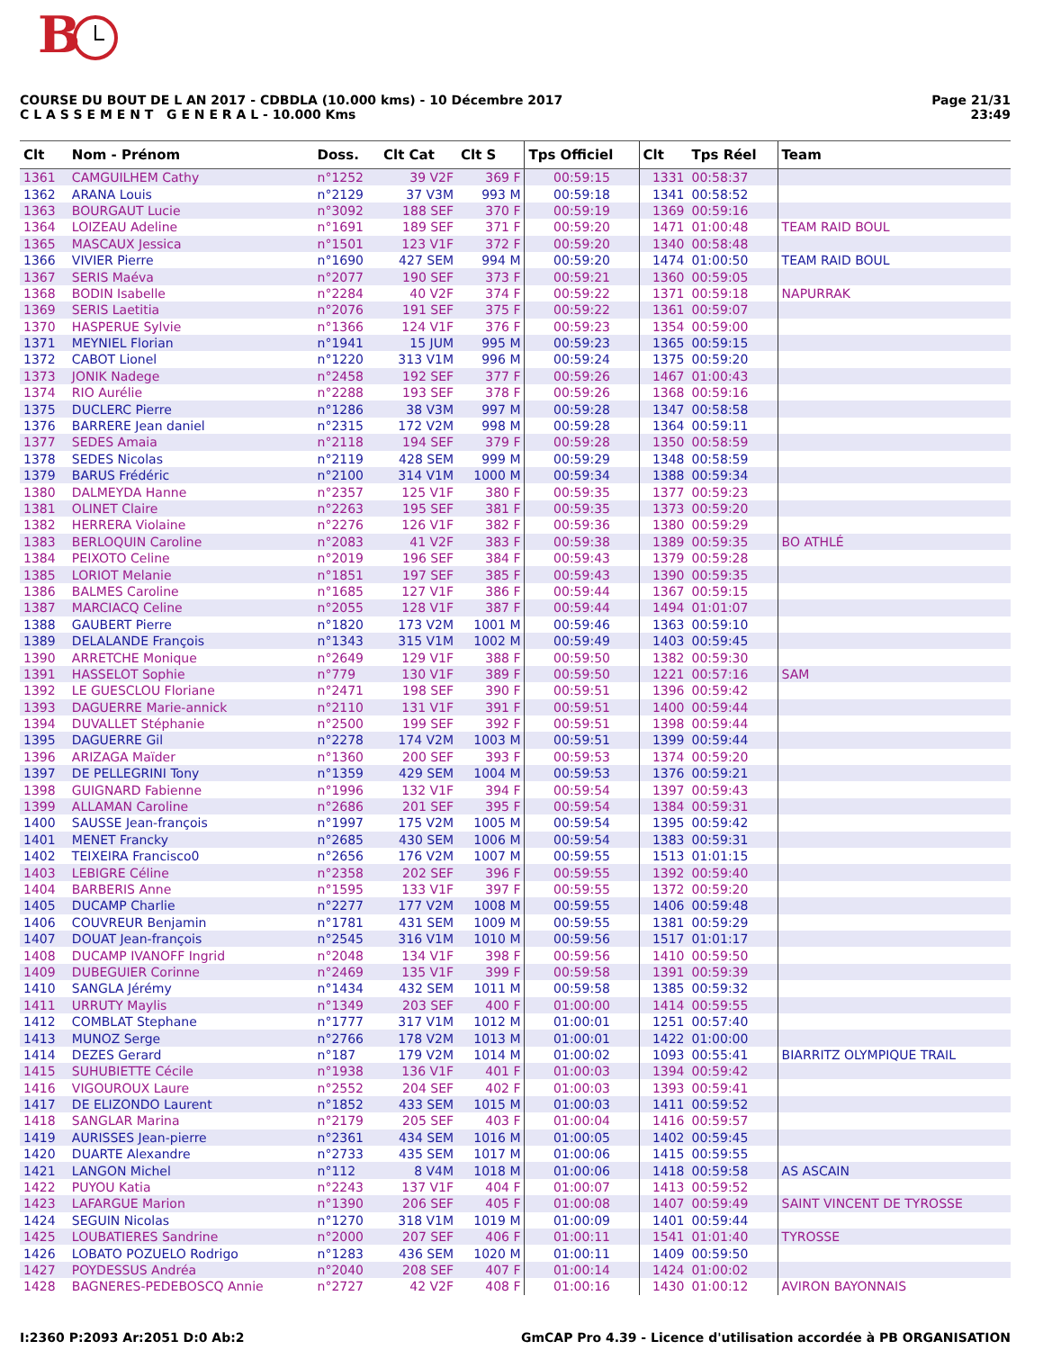B
COURSE DU BOUT DE L AN 2017 - CDBDLA (10.000 kms) - 10 Décembre 2017
C L A S S E M E N T G E N E R A L - 10.000 Kms
Page 21/31
23:49
| Clt | Nom - Prénom | Doss. | Clt Cat | Clt S | Tps Officiel | Clt | Tps Réel | Team |
| --- | --- | --- | --- | --- | --- | --- | --- | --- |
| 1361 | CAMGUILHEM Cathy | n°1252 | 39 V2F | 369 F | 00:59:15 | 1331 | 00:58:37 | |
| 1362 | ARANA Louis | n°2129 | 37 V3M | 993 M | 00:59:18 | 1341 | 00:58:52 | |
| 1363 | BOURGAUT Lucie | n°3092 | 188 SEF | 370 F | 00:59:19 | 1369 | 00:59:16 | |
| 1364 | LOIZEAU Adeline | n°1691 | 189 SEF | 371 F | 00:59:20 | 1471 | 01:00:48 | TEAM RAID BOUL |
| 1365 | MASCAUX Jessica | n°1501 | 123 V1F | 372 F | 00:59:20 | 1340 | 00:58:48 | |
| 1366 | VIVIER Pierre | n°1690 | 427 SEM | 994 M | 00:59:20 | 1474 | 01:00:50 | TEAM RAID BOUL |
| 1367 | SERIS Maéva | n°2077 | 190 SEF | 373 F | 00:59:21 | 1360 | 00:59:05 | |
| 1368 | BODIN Isabelle | n°2284 | 40 V2F | 374 F | 00:59:22 | 1371 | 00:59:18 | NAPURRAK |
| 1369 | SERIS Laetitia | n°2076 | 191 SEF | 375 F | 00:59:22 | 1361 | 00:59:07 | |
| 1370 | HASPERUE Sylvie | n°1366 | 124 V1F | 376 F | 00:59:23 | 1354 | 00:59:00 | |
| 1371 | MEYNIEL Florian | n°1941 | 15 JUM | 995 M | 00:59:23 | 1365 | 00:59:15 | |
| 1372 | CABOT Lionel | n°1220 | 313 V1M | 996 M | 00:59:24 | 1375 | 00:59:20 | |
| 1373 | JONIK Nadege | n°2458 | 192 SEF | 377 F | 00:59:26 | 1467 | 01:00:43 | |
| 1374 | RIO Aurélie | n°2288 | 193 SEF | 378 F | 00:59:26 | 1368 | 00:59:16 | |
| 1375 | DUCLERC Pierre | n°1286 | 38 V3M | 997 M | 00:59:28 | 1347 | 00:58:58 | |
| 1376 | BARRERE Jean daniel | n°2315 | 172 V2M | 998 M | 00:59:28 | 1364 | 00:59:11 | |
| 1377 | SEDES Amaia | n°2118 | 194 SEF | 379 F | 00:59:28 | 1350 | 00:58:59 | |
| 1378 | SEDES Nicolas | n°2119 | 428 SEM | 999 M | 00:59:29 | 1348 | 00:58:59 | |
| 1379 | BARUS Frédéric | n°2100 | 314 V1M | 1000 M | 00:59:34 | 1388 | 00:59:34 | |
| 1380 | DALMEYDA Hanne | n°2357 | 125 V1F | 380 F | 00:59:35 | 1377 | 00:59:23 | |
| 1381 | OLINET Claire | n°2263 | 195 SEF | 381 F | 00:59:35 | 1373 | 00:59:20 | |
| 1382 | HERRERA Violaine | n°2276 | 126 V1F | 382 F | 00:59:36 | 1380 | 00:59:29 | |
| 1383 | BERLOQUIN Caroline | n°2083 | 41 V2F | 383 F | 00:59:38 | 1389 | 00:59:35 | BO ATHLÉ |
| 1384 | PEIXOTO Celine | n°2019 | 196 SEF | 384 F | 00:59:43 | 1379 | 00:59:28 | |
| 1385 | LORIOT Melanie | n°1851 | 197 SEF | 385 F | 00:59:43 | 1390 | 00:59:35 | |
| 1386 | BALMES Caroline | n°1685 | 127 V1F | 386 F | 00:59:44 | 1367 | 00:59:15 | |
| 1387 | MARCIACQ Celine | n°2055 | 128 V1F | 387 F | 00:59:44 | 1494 | 01:01:07 | |
| 1388 | GAUBERT Pierre | n°1820 | 173 V2M | 1001 M | 00:59:46 | 1363 | 00:59:10 | |
| 1389 | DELALANDE François | n°1343 | 315 V1M | 1002 M | 00:59:49 | 1403 | 00:59:45 | |
| 1390 | ARRETCHE Monique | n°2649 | 129 V1F | 388 F | 00:59:50 | 1382 | 00:59:30 | |
| 1391 | HASSELOT Sophie | n°779 | 130 V1F | 389 F | 00:59:50 | 1221 | 00:57:16 | SAM |
| 1392 | LE GUESCLOU Floriane | n°2471 | 198 SEF | 390 F | 00:59:51 | 1396 | 00:59:42 | |
| 1393 | DAGUERRE Marie-annick | n°2110 | 131 V1F | 391 F | 00:59:51 | 1400 | 00:59:44 | |
| 1394 | DUVALLET Stéphanie | n°2500 | 199 SEF | 392 F | 00:59:51 | 1398 | 00:59:44 | |
| 1395 | DAGUERRE Gil | n°2278 | 174 V2M | 1003 M | 00:59:51 | 1399 | 00:59:44 | |
| 1396 | ARIZAGA Maïder | n°1360 | 200 SEF | 393 F | 00:59:53 | 1374 | 00:59:20 | |
| 1397 | DE PELLEGRINI Tony | n°1359 | 429 SEM | 1004 M | 00:59:53 | 1376 | 00:59:21 | |
| 1398 | GUIGNARD Fabienne | n°1996 | 132 V1F | 394 F | 00:59:54 | 1397 | 00:59:43 | |
| 1399 | ALLAMAN Caroline | n°2686 | 201 SEF | 395 F | 00:59:54 | 1384 | 00:59:31 | |
| 1400 | SAUSSE Jean-françois | n°1997 | 175 V2M | 1005 M | 00:59:54 | 1395 | 00:59:42 | |
| 1401 | MENET Francky | n°2685 | 430 SEM | 1006 M | 00:59:54 | 1383 | 00:59:31 | |
| 1402 | TEIXEIRA Francisco0 | n°2656 | 176 V2M | 1007 M | 00:59:55 | 1513 | 01:01:15 | |
| 1403 | LEBIGRE Céline | n°2358 | 202 SEF | 396 F | 00:59:55 | 1392 | 00:59:40 | |
| 1404 | BARBERIS Anne | n°1595 | 133 V1F | 397 F | 00:59:55 | 1372 | 00:59:20 | |
| 1405 | DUCAMP Charlie | n°2277 | 177 V2M | 1008 M | 00:59:55 | 1406 | 00:59:48 | |
| 1406 | COUVREUR Benjamin | n°1781 | 431 SEM | 1009 M | 00:59:55 | 1381 | 00:59:29 | |
| 1407 | DOUAT Jean-françois | n°2545 | 316 V1M | 1010 M | 00:59:56 | 1517 | 01:01:17 | |
| 1408 | DUCAMP IVANOFF Ingrid | n°2048 | 134 V1F | 398 F | 00:59:56 | 1410 | 00:59:50 | |
| 1409 | DUBEGUIER Corinne | n°2469 | 135 V1F | 399 F | 00:59:58 | 1391 | 00:59:39 | |
| 1410 | SANGLA Jérémy | n°1434 | 432 SEM | 1011 M | 00:59:58 | 1385 | 00:59:32 | |
| 1411 | URRUTY Maylis | n°1349 | 203 SEF | 400 F | 01:00:00 | 1414 | 00:59:55 | |
| 1412 | COMBLAT Stephane | n°1777 | 317 V1M | 1012 M | 01:00:01 | 1251 | 00:57:40 | |
| 1413 | MUNOZ Serge | n°2766 | 178 V2M | 1013 M | 01:00:01 | 1422 | 01:00:00 | |
| 1414 | DEZES Gerard | n°187 | 179 V2M | 1014 M | 01:00:02 | 1093 | 00:55:41 | BIARRITZ OLYMPIQUE TRAIL |
| 1415 | SUHUBIETTE Cécile | n°1938 | 136 V1F | 401 F | 01:00:03 | 1394 | 00:59:42 | |
| 1416 | VIGOUROUX Laure | n°2552 | 204 SEF | 402 F | 01:00:03 | 1393 | 00:59:41 | |
| 1417 | DE ELIZONDO Laurent | n°1852 | 433 SEM | 1015 M | 01:00:03 | 1411 | 00:59:52 | |
| 1418 | SANGLAR Marina | n°2179 | 205 SEF | 403 F | 01:00:04 | 1416 | 00:59:57 | |
| 1419 | AURISSES Jean-pierre | n°2361 | 434 SEM | 1016 M | 01:00:05 | 1402 | 00:59:45 | |
| 1420 | DUARTE Alexandre | n°2733 | 435 SEM | 1017 M | 01:00:06 | 1415 | 00:59:55 | |
| 1421 | LANGON Michel | n°112 | 8 V4M | 1018 M | 01:00:06 | 1418 | 00:59:58 | AS ASCAIN |
| 1422 | PUYOU Katia | n°2243 | 137 V1F | 404 F | 01:00:07 | 1413 | 00:59:52 | |
| 1423 | LAFARGUE Marion | n°1390 | 206 SEF | 405 F | 01:00:08 | 1407 | 00:59:49 | SAINT VINCENT DE TYROSSE |
| 1424 | SEGUIN Nicolas | n°1270 | 318 V1M | 1019 M | 01:00:09 | 1401 | 00:59:44 | |
| 1425 | LOUBATIERES Sandrine | n°2000 | 207 SEF | 406 F | 01:00:11 | 1541 | 01:01:40 | TYROSSE |
| 1426 | LOBATO POZUELO Rodrigo | n°1283 | 436 SEM | 1020 M | 01:00:11 | 1409 | 00:59:50 | |
| 1427 | POYDESSUS Andréa | n°2040 | 208 SEF | 407 F | 01:00:14 | 1424 | 01:00:02 | |
| 1428 | BAGNERES-PEDEBOSCQ Annie | n°2727 | 42 V2F | 408 F | 01:00:16 | 1430 | 01:00:12 | AVIRON BAYONNAIS |
I:2360 P:2093 Ar:2051 D:0 Ab:2 GmCAP Pro 4.39 - Licence d'utilisation accordée à PB ORGANISATION